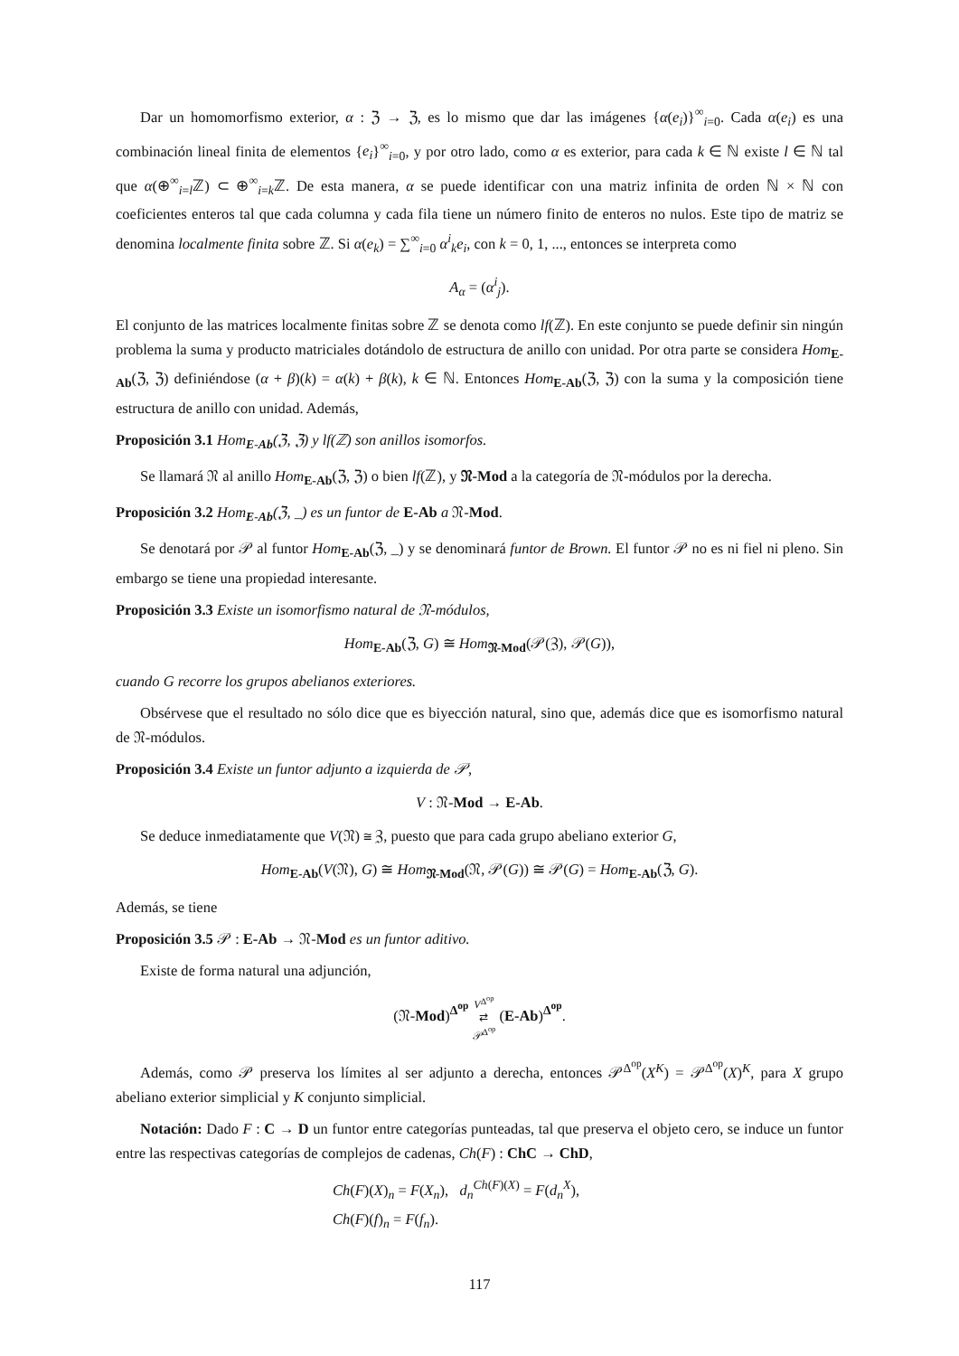Dar un homomorfismo exterior, α : ℨ → ℨ, es lo mismo que dar las imágenes {α(e<sub>i</sub>)}<sup>∞</sup><sub>i=0</sub>. Cada α(e<sub>i</sub>) es una combinación lineal finita de elementos {e<sub>i</sub>}<sup>∞</sup><sub>i=0</sub>, y por otro lado, como α es exterior, para cada k ∈ ℕ existe l ∈ ℕ tal que α(⊕<sup>∞</sup><sub>i=l</sub>ℤ) ⊂ ⊕<sup>∞</sup><sub>i=k</sub>ℤ. De esta manera, α se puede identificar con una matriz infinita de orden ℕ × ℕ con coeficientes enteros tal que cada columna y cada fila tiene un número finito de enteros no nulos. Este tipo de matriz se denomina localmente finita sobre ℤ. Si α(e<sub>k</sub>) = ∑<sup>∞</sup><sub>i=0</sub> α<sup>i</sup><sub>k</sub>e<sub>i</sub>, con k = 0, 1, ..., entonces se interpreta como
A<sub>α</sub> = (α<sup>i</sup><sub>j</sub>).
El conjunto de las matrices localmente finitas sobre ℤ se denota como lf(ℤ). En este conjunto se puede definir sin ningún problema la suma y producto matriciales dotándolo de estructura de anillo con unidad. Por otra parte se considera Hom<sub>E-Ab</sub>(ℨ, ℨ) definiéndose (α + β)(k) = α(k) + β(k), k ∈ ℕ. Entonces Hom<sub>E-Ab</sub>(ℨ, ℨ) con la suma y la composición tiene estructura de anillo con unidad. Además,
Proposición 3.1 Hom<sub>E-Ab</sub>(ℨ, ℨ) y lf(ℤ) son anillos isomorfos.
Se llamará 𝔑 al anillo Hom<sub>E-Ab</sub>(ℨ, ℨ) o bien lf(ℤ), y 𝔑-Mod a la categoría de 𝔑-módulos por la derecha.
Proposición 3.2 Hom<sub>E-Ab</sub>(ℨ, _) es un funtor de E-Ab a 𝔑-Mod.
Se denotará por 𝒫 al funtor Hom<sub>E-Ab</sub>(ℨ, _) y se denominará funtor de Brown. El funtor 𝒫 no es ni fiel ni pleno. Sin embargo se tiene una propiedad interesante.
Proposición 3.3 Existe un isomorfismo natural de 𝔑-módulos,
Hom<sub>E-Ab</sub>(ℨ, G) ≅ Hom<sub>𝔑-Mod</sub>(𝒫(ℨ), 𝒫(G)),
cuando G recorre los grupos abelianos exteriores.
Obsérvese que el resultado no sólo dice que es biyección natural, sino que, además dice que es isomorfismo natural de 𝔑-módulos.
Proposición 3.4 Existe un funtor adjunto a izquierda de 𝒫,
V : 𝔑-Mod → E-Ab.
Se deduce inmediatamente que V(𝔑) ≅ ℨ, puesto que para cada grupo abeliano exterior G,
Hom<sub>E-Ab</sub>(V(𝔑), G) ≅ Hom<sub>𝔑-Mod</sub>(𝔑, 𝒫(G)) ≅ 𝒫(G) = Hom<sub>E-Ab</sub>(ℨ, G).
Además, se tiene
Proposición 3.5 𝒫 : E-Ab → 𝔑-Mod es un funtor aditivo.
Existe de forma natural una adjunción,
(𝔑-Mod)<sup>Δ<sup>op</sup></sup> V<sup>Δ<sup>op</sup></sup>
⇄
𝒫<sup>Δ<sup>op</sup></sup> (E-Ab)<sup>Δ<sup>op</sup></sup>.
Además, como 𝒫 preserva los límites al ser adjunto a derecha, entonces 𝒫<sup>Δ<sup>op</sup></sup>(X<sup>K</sup>) = 𝒫<sup>Δ<sup>op</sup></sup>(X)<sup>K</sup>, para X grupo abeliano exterior simplicial y K conjunto simplicial.
Notación: Dado F : C → D un funtor entre categorías punteadas, tal que preserva el objeto cero, se induce un funtor entre las respectivas categorías de complejos de cadenas, Ch(F) : ChC → ChD,
Ch(F)(X)<sub>n</sub> = F(X<sub>n</sub>), d<sub>n</sub><sup>Ch(F)(X)</sup> = F(d<sub>n</sub><sup>X</sup>),
Ch(F)(f)<sub>n</sub> = F(f<sub>n</sub>).
117